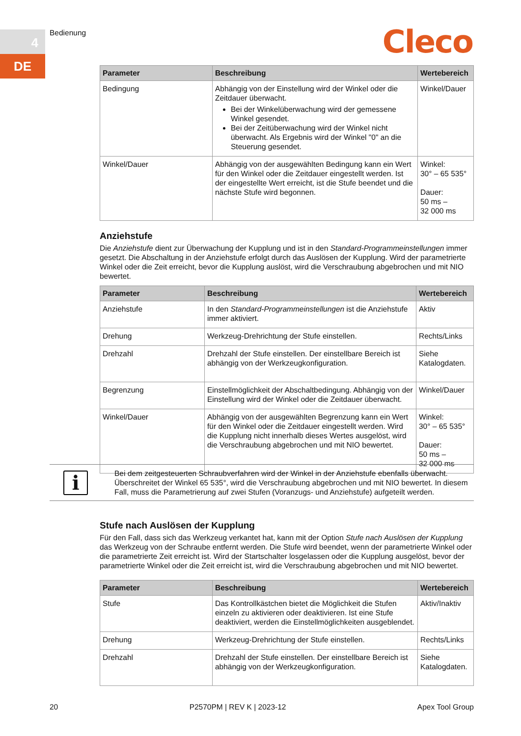4
DE
Bedienung Cleco
| Parameter | Beschreibung | Wertebereich |
| --- | --- | --- |
| Bedingung | Abhängig von der Einstellung wird der Winkel oder die Zeitdauer überwacht. Bei der Winkelüberwachung wird der gemessene Winkel gesendet. Bei der Zeitüberwachung wird der Winkel nicht überwacht. Als Ergebnis wird der Winkel "0" an die Steuerung gesendet. | Winkel/Dauer |
| Winkel/Dauer | Abhängig von der ausgewählten Bedingung kann ein Wert für den Winkel oder die Zeitdauer eingestellt werden. Ist der eingestellte Wert erreicht, ist die Stufe beendet und die nächste Stufe wird begonnen. | Winkel: 30° – 65 535° Dauer: 50 ms – 32 000 ms |
Anziehstufe
Die Anziehstufe dient zur Überwachung der Kupplung und ist in den Standard-Programmeinstellungen immer gesetzt. Die Abschaltung in der Anziehstufe erfolgt durch das Auslösen der Kupplung. Wird der parametrierte Winkel oder die Zeit erreicht, bevor die Kupplung auslöst, wird die Verschraubung abgebrochen und mit NIO bewertet.
| Parameter | Beschreibung | Wertebereich |
| --- | --- | --- |
| Anziehstufe | In den Standard-Programmeinstellungen ist die Anziehstufe immer aktiviert. | Aktiv |
| Drehung | Werkzeug-Drehrichtung der Stufe einstellen. | Rechts/Links |
| Drehzahl | Drehzahl der Stufe einstellen. Der einstellbare Bereich ist abhängig von der Werkzeugkonfiguration. | Siehe Katalogdaten. |
| Begrenzung | Einstellmöglichkeit der Abschaltbedingung. Abhängig von der Einstellung wird der Winkel oder die Zeitdauer überwacht. | Winkel/Dauer |
| Winkel/Dauer | Abhängig von der ausgewählten Begrenzung kann ein Wert für den Winkel oder die Zeitdauer eingestellt werden. Wird die Kupplung nicht innerhalb dieses Wertes ausgelöst, wird die Verschraubung abgebrochen und mit NIO bewertet. | Winkel: 30° – 65 535° Dauer: 50 ms – 32 000 ms |
i
Bei dem zeitgesteuerten Schraubverfahren wird der Winkel in der Anziehstufe ebenfalls überwacht. Überschreitet der Winkel 65 535°, wird die Verschraubung abgebrochen und mit NIO bewertet. In diesem Fall, muss die Parametrierung auf zwei Stufen (Voranzugs- und Anziehstufe) aufgeteilt werden.
Stufe nach Auslösen der Kupplung
Für den Fall, dass sich das Werkzeug verkantet hat, kann mit der Option Stufe nach Auslösen der Kupplung das Werkzeug von der Schraube entfernt werden. Die Stufe wird beendet, wenn der parametrierte Winkel oder die parametrierte Zeit erreicht ist. Wird der Startschalter losgelassen oder die Kupplung ausgelöst, bevor der parametrierte Winkel oder die Zeit erreicht ist, wird die Verschraubung abgebrochen und mit NIO bewertet.
| Parameter | Beschreibung | Wertebereich |
| --- | --- | --- |
| Stufe | Das Kontrollkästchen bietet die Möglichkeit die Stufen einzeln zu aktivieren oder deaktivieren. Ist eine Stufe deaktiviert, werden die Einstellmöglichkeiten ausgeblendet. | Aktiv/Inaktiv |
| Drehung | Werkzeug-Drehrichtung der Stufe einstellen. | Rechts/Links |
| Drehzahl | Drehzahl der Stufe einstellen. Der einstellbare Bereich ist abhängig von der Werkzeugkonfiguration. | Siehe Katalogdaten. |
20 P2570PM | REV K | 2023-12 Apex Tool Group